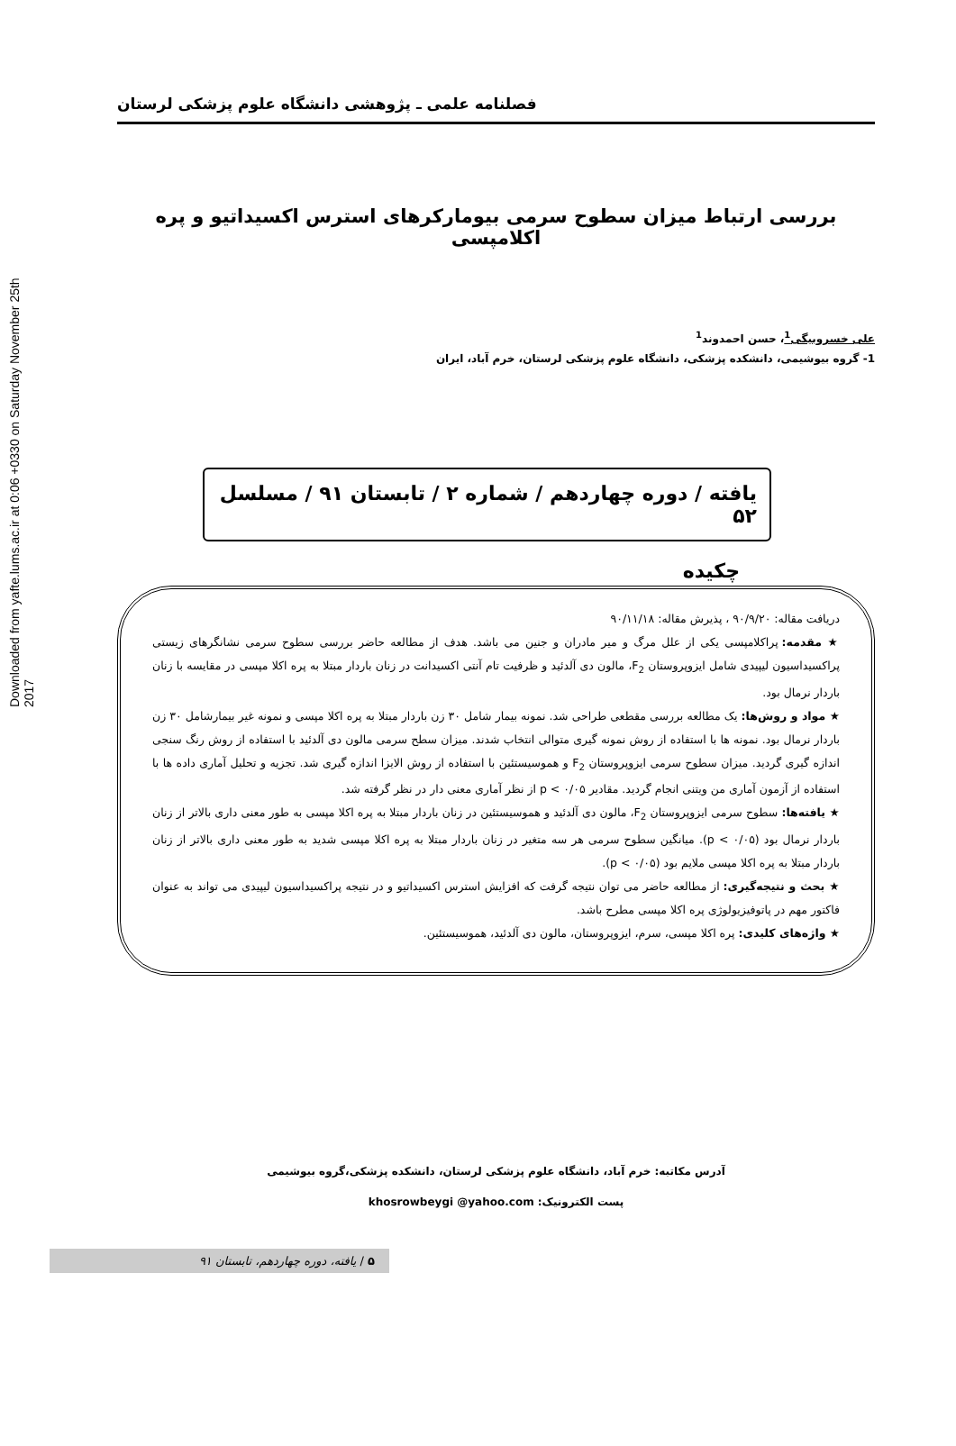Downloaded from yafte.lums.ac.ir at 0:06 +0330 on Saturday November 25th 2017
فصلنامه علمی ـ پژوهشی دانشگاه علوم پزشکی لرستان
بررسی ارتباط میزان سطوح سرمی بیومارکرهای استرس اکسیداتیو و پره اکلامپسی
علی خسروبیگی<sup>1</sup>، حسن احمدوند<sup>1</sup>
1- گروه بیوشیمی، دانشکده پزشکی، دانشگاه علوم پزشکی لرستان، خرم آباد، ایران
یافته / دوره چهاردهم / شماره ۲ / تابستان ۹۱ / مسلسل ۵۲
چکیده
دریافت مقاله: ۹۰/۹/۲۰ ، پذیرش مقاله: ۹۰/۱۱/۱۸
★ مقدمه: پراکلامپسی یکی از علل مرگ و میر مادران و جنین می باشد. هدف از مطالعه حاضر بررسی سطوح سرمی نشانگرهای زیستی پراکسیداسیون لیپیدی شامل ایزوپروستان F<sub>2</sub>، مالون دی آلدئید و ظرفیت تام آنتی اکسیدانت در زنان باردار مبتلا به پره اکلا مپسی در مقایسه با زنان باردار نرمال بود.
★ مواد و روش‌ها: یک مطالعه بررسی مقطعی طراحی شد. نمونه بیمار شامل ۳۰ زن باردار مبتلا به پره اکلا مپسی و نمونه غیر بیمارشامل ۳۰ زن باردار نرمال بود. نمونه ها با استفاده از روش نمونه گیری متوالی انتخاب شدند. میزان سطح سرمی مالون دی آلدئید با استفاده از روش رنگ سنجی اندازه گیری گردید. میزان سطوح سرمی ایزوپروستان F<sub>2</sub> و هموسیستئین با استفاده از روش الایزا اندازه گیری شد. تجزیه و تحلیل آماری داده ها با استفاده از آزمون آماری من ویتنی انجام گردید. مقادیر p < ۰/۰۵ از نظر آماری معنی دار در نظر گرفته شد.
★ یافته‌ها: سطوح سرمی ایزوپروستان F<sub>2</sub>، مالون دی آلدئید و هموسیستئین در زنان باردار مبتلا به پره اکلا مپسی به طور معنی داری بالاتر از زنان باردار نرمال بود (p < ۰/۰۵). میانگین سطوح سرمی هر سه متغیر در زنان باردار مبتلا به پره اکلا مپسی شدید به طور معنی داری بالاتر از زنان باردار مبتلا به پره اکلا مپسی ملایم بود (p < ۰/۰۵).
★ بحث و نتیجه‌گیری: از مطالعه حاضر می توان نتیجه گرفت که افزایش استرس اکسیداتیو و در نتیجه پراکسیداسیون لیپیدی می تواند به عنوان فاکتور مهم در پاتوفیزیولوژی پره اکلا مپسی مطرح باشد.
★ واژه‌های کلیدی: پره اکلا مپسی، سرم، ایزوپروستان، مالون دی آلدئید، هموسیستئین.
آدرس مکاتبه: خرم آباد، دانشگاه علوم پزشکی لرستان، دانشکده پزشکی،گروه بیوشیمی
پست الکترونیک: khosrowbeygi @yahoo.com
۵ / یافته، دوره چهاردهم، تابستان ۹۱